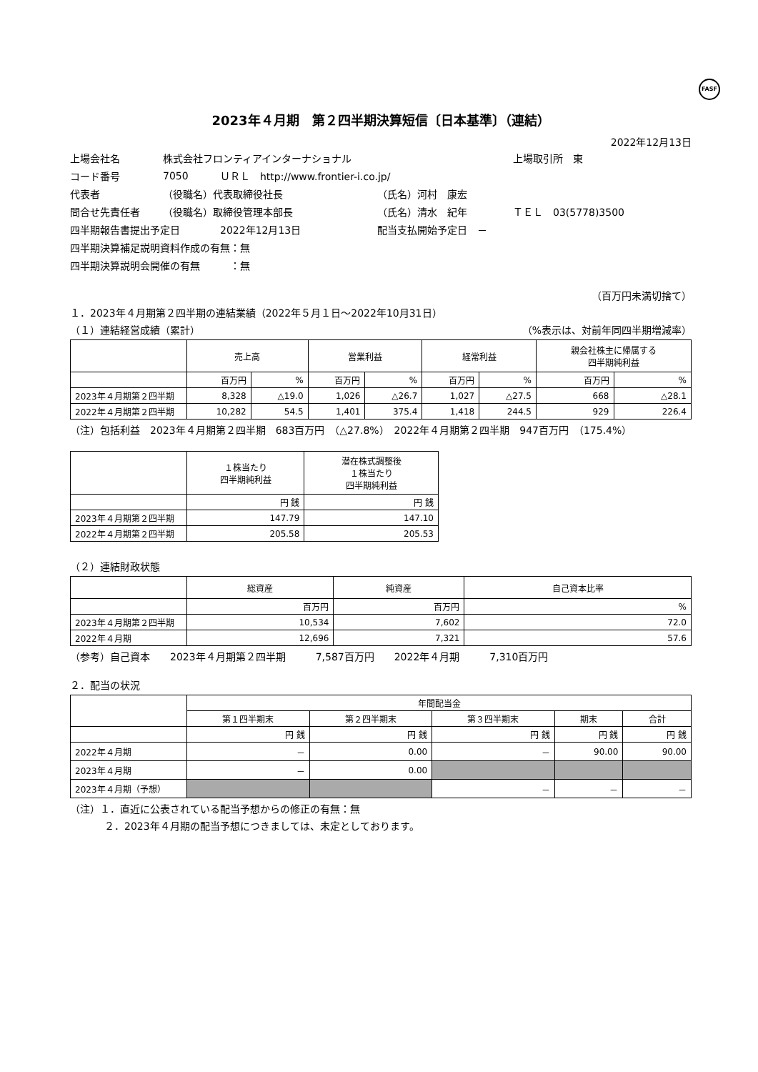FASF
2023年４月期　第２四半期決算短信〔日本基準〕（連結）
2022年12月13日
上場会社名 株式会社フロンティアインターナショナル 上場取引所　東
コード番号 7050 ＵＲＬ　http://www.frontier-i.co.jp/
代表者 （役職名）代表取締役社長 （氏名）河村　康宏
問合せ先責任者 （役職名）取締役管理本部長 （氏名）清水　紀年 ＴＥＬ　03(5778)3500
四半期報告書提出予定日 2022年12月13日 配当支払開始予定日　－
四半期決算補足説明資料作成の有無：無
四半期決算説明会開催の有無　　　：無
（百万円未満切捨て）
１．2023年４月期第２四半期の連結業績（2022年５月１日～2022年10月31日）
（１）連結経営成績（累計） （%表示は、対前年同四半期増減率）
| | 売上高 | | 営業利益 | | 経常利益 | | 親会社株主に帰属する 四半期純利益 | |
| --- | --- | --- | --- | --- | --- | --- | --- | --- |
| | 百万円 | % | 百万円 | % | 百万円 | % | 百万円 | % |
| 2023年４月期第２四半期 | 8,328 | △19.0 | 1,026 | △26.7 | 1,027 | △27.5 | 668 | △28.1 |
| 2022年４月期第２四半期 | 10,282 | 54.5 | 1,401 | 375.4 | 1,418 | 244.5 | 929 | 226.4 |
（注）包括利益　2023年４月期第２四半期　683百万円　（△27.8%）　2022年４月期第２四半期　947百万円　（175.4%）
| | １株当たり 四半期純利益 | 潜在株式調整後 １株当たり 四半期純利益 |
| --- | --- | --- |
| | 円 銭 | 円 銭 |
| 2023年４月期第２四半期 | 147.79 | 147.10 |
| 2022年４月期第２四半期 | 205.58 | 205.53 |
（２）連結財政状態
| | 総資産 | 純資産 | 自己資本比率 |
| --- | --- | --- | --- |
| | 百万円 | 百万円 | % |
| 2023年４月期第２四半期 | 10,534 | 7,602 | 72.0 |
| 2022年４月期 | 12,696 | 7,321 | 57.6 |
（参考）自己資本　　2023年４月期第２四半期　　　7,587百万円　　2022年４月期　　　7,310百万円
２．配当の状況
| | 年間配当金 | | | | |
| --- | --- | --- | --- | --- | --- |
| | 第１四半期末 | 第２四半期末 | 第３四半期末 | 期末 | 合計 |
| | 円 銭 | 円 銭 | 円 銭 | 円 銭 | 円 銭 |
| 2022年４月期 | － | 0.00 | － | 90.00 | 90.00 |
| 2023年４月期 | － | 0.00 | | | |
| 2023年４月期（予想） | | | － | － | － |
（注）１．直近に公表されている配当予想からの修正の有無：無
２．2023年４月期の配当予想につきましては、未定としております。